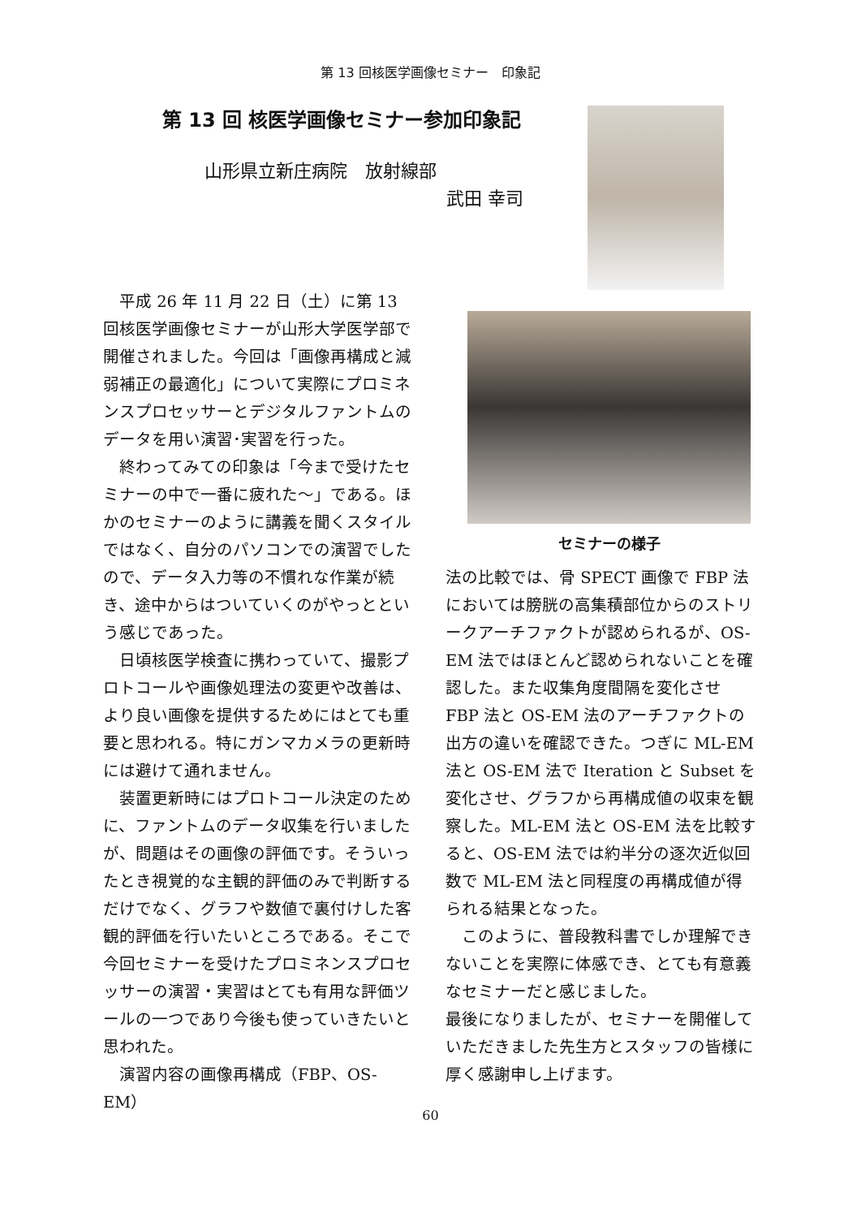第 13 回核医学画像セミナー　印象記
第 13 回 核医学画像セミナー参加印象記
山形県立新庄病院　放射線部
武田 幸司
　平成 26 年 11 月 22 日（土）に第 13 回核医学画像セミナーが山形大学医学部で開催されました。今回は「画像再構成と減弱補正の最適化」について実際にプロミネンスプロセッサーとデジタルファントムのデータを用い演習･実習を行った。
　終わってみての印象は「今まで受けたセミナーの中で一番に疲れた～」である。ほかのセミナーのように講義を聞くスタイルではなく、自分のパソコンでの演習でしたので、データ入力等の不慣れな作業が続き、途中からはついていくのがやっとという感じであった。
　日頃核医学検査に携わっていて、撮影プロトコールや画像処理法の変更や改善は、より良い画像を提供するためにはとても重要と思われる。特にガンマカメラの更新時には避けて通れません。
　装置更新時にはプロトコール決定のために、ファントムのデータ収集を行いましたが、問題はその画像の評価です。そういったとき視覚的な主観的評価のみで判断するだけでなく、グラフや数値で裏付けした客観的評価を行いたいところである。そこで今回セミナーを受けたプロミネンスプロセッサーの演習・実習はとても有用な評価ツールの一つであり今後も使っていきたいと思われた。
　演習内容の画像再構成（FBP、OS-EM）
セミナーの様子
法の比較では、骨 SPECT 画像で FBP 法においては膀胱の高集積部位からのストリークアーチファクトが認められるが、OS-EM 法ではほとんど認められないことを確認した。また収集角度間隔を変化させ FBP 法と OS-EM 法のアーチファクトの出方の違いを確認できた。つぎに ML-EM 法と OS-EM 法で Iteration と Subset を変化させ、グラフから再構成値の収束を観察した。ML-EM 法と OS-EM 法を比較すると、OS-EM 法では約半分の逐次近似回数で ML-EM 法と同程度の再構成値が得られる結果となった。
　このように、普段教科書でしか理解できないことを実際に体感でき、とても有意義なセミナーだと感じました。
最後になりましたが、セミナーを開催していただきました先生方とスタッフの皆様に厚く感謝申し上げます。
60